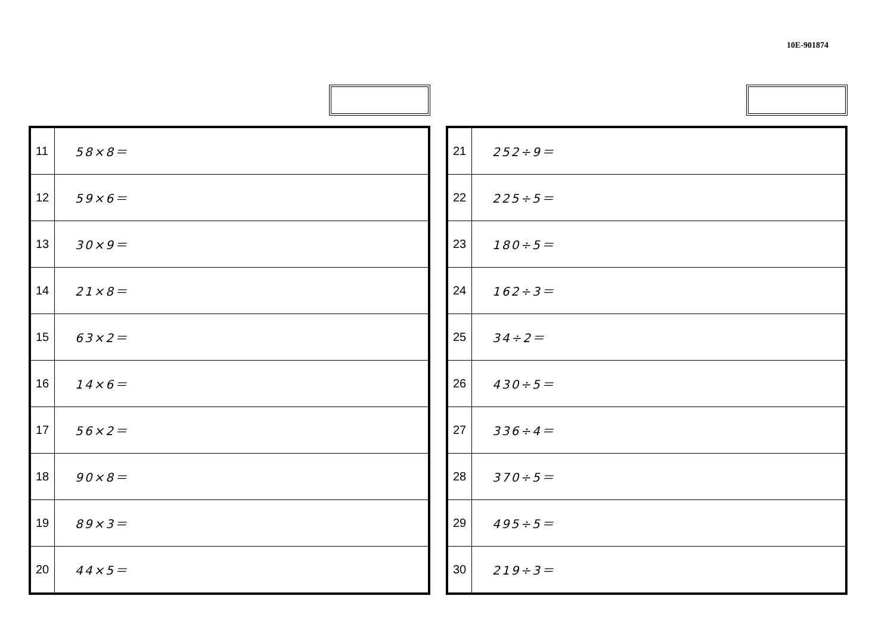10E-901874
| 11 | 58×8＝ |
| 12 | 59×6＝ |
| 13 | 30×9＝ |
| 14 | 21×8＝ |
| 15 | 63×2＝ |
| 16 | 14×6＝ |
| 17 | 56×2＝ |
| 18 | 90×8＝ |
| 19 | 89×3＝ |
| 20 | 44×5＝ |
| 21 | 252÷9＝ |
| 22 | 225÷5＝ |
| 23 | 180÷5＝ |
| 24 | 162÷3＝ |
| 25 | 34÷2＝ |
| 26 | 430÷5＝ |
| 27 | 336÷4＝ |
| 28 | 370÷5＝ |
| 29 | 495÷5＝ |
| 30 | 219÷3＝ |